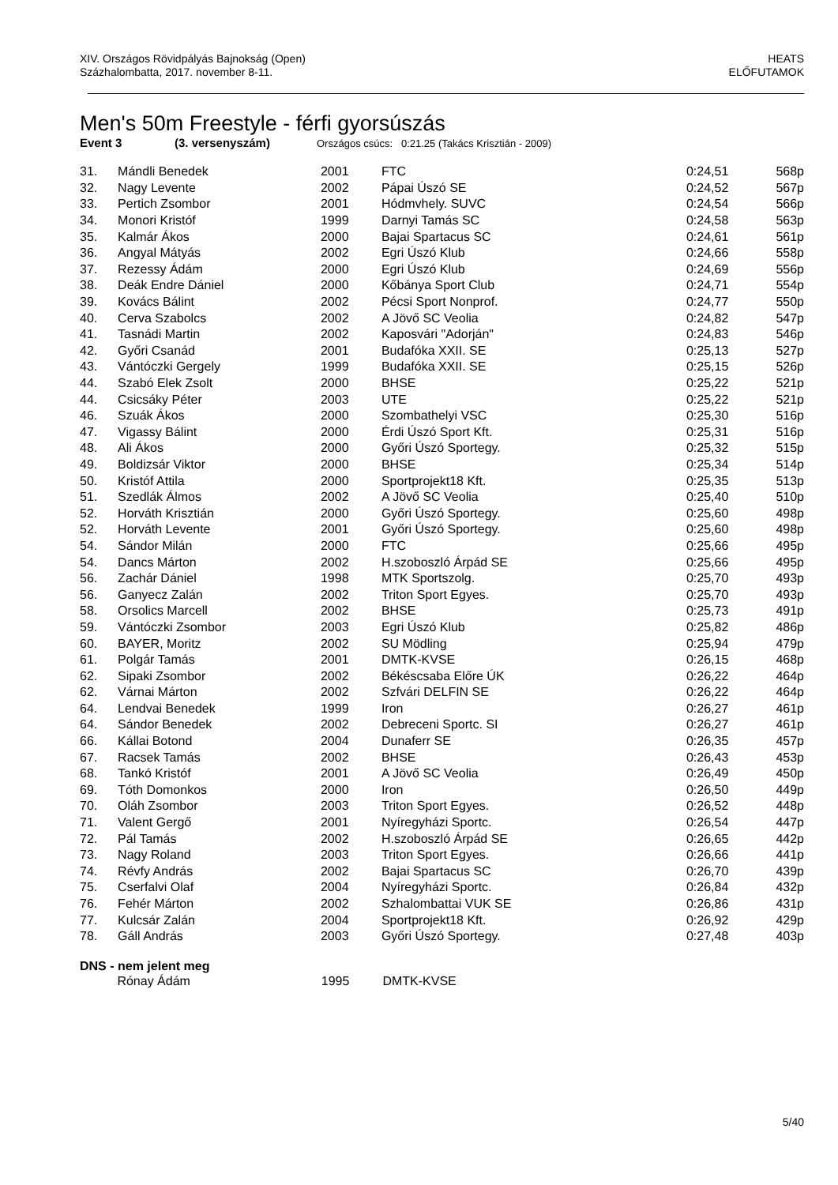XIV. Országos Rövidpályás Bajnokság (Open)
Százhalombatta, 2017. november 8-11.
HEATS
ELŐFUTAMOK
Men's 50m Freestyle - férfi gyorsúszás
Event 3 (3. versenyszám) Országos csúcs: 0:21.25 (Takács Krisztián - 2009)
| 31. | Mándli Benedek | 2001 | FTC | 0:24,51 | 568p |
| 32. | Nagy Levente | 2002 | Pápai Úszó SE | 0:24,52 | 567p |
| 33. | Pertich Zsombor | 2001 | Hódmvhely. SUVC | 0:24,54 | 566p |
| 34. | Monori Kristóf | 1999 | Darnyi Tamás SC | 0:24,58 | 563p |
| 35. | Kalmár Ákos | 2000 | Bajai Spartacus SC | 0:24,61 | 561p |
| 36. | Angyal Mátyás | 2002 | Egri Úszó Klub | 0:24,66 | 558p |
| 37. | Rezessy Ádám | 2000 | Egri Úszó Klub | 0:24,69 | 556p |
| 38. | Deák Endre Dániel | 2000 | Kőbánya Sport Club | 0:24,71 | 554p |
| 39. | Kovács Bálint | 2002 | Pécsi Sport Nonprof. | 0:24,77 | 550p |
| 40. | Cerva Szabolcs | 2002 | A Jövő SC Veolia | 0:24,82 | 547p |
| 41. | Tasnádi Martin | 2002 | Kaposvári "Adorján" | 0:24,83 | 546p |
| 42. | Győri Csanád | 2001 | Budafóka XXII. SE | 0:25,13 | 527p |
| 43. | Vántóczki Gergely | 1999 | Budafóka XXII. SE | 0:25,15 | 526p |
| 44. | Szabó Elek Zsolt | 2000 | BHSE | 0:25,22 | 521p |
| 44. | Csicsáky Péter | 2003 | UTE | 0:25,22 | 521p |
| 46. | Szuák Ákos | 2000 | Szombathelyi VSC | 0:25,30 | 516p |
| 47. | Vigassy Bálint | 2000 | Érdi Úszó Sport Kft. | 0:25,31 | 516p |
| 48. | Ali Ákos | 2000 | Győri Úszó Sportegy. | 0:25,32 | 515p |
| 49. | Boldizsár Viktor | 2000 | BHSE | 0:25,34 | 514p |
| 50. | Kristóf Attila | 2000 | Sportprojekt18 Kft. | 0:25,35 | 513p |
| 51. | Szedlák Álmos | 2002 | A Jövő SC Veolia | 0:25,40 | 510p |
| 52. | Horváth Krisztián | 2000 | Győri Úszó Sportegy. | 0:25,60 | 498p |
| 52. | Horváth Levente | 2001 | Győri Úszó Sportegy. | 0:25,60 | 498p |
| 54. | Sándor Milán | 2000 | FTC | 0:25,66 | 495p |
| 54. | Dancs Márton | 2002 | H.szoboszló Árpád SE | 0:25,66 | 495p |
| 56. | Zachár Dániel | 1998 | MTK Sportszolg. | 0:25,70 | 493p |
| 56. | Ganyecz Zalán | 2002 | Triton Sport Egyes. | 0:25,70 | 493p |
| 58. | Orsolics Marcell | 2002 | BHSE | 0:25,73 | 491p |
| 59. | Vántóczki Zsombor | 2003 | Egri Úszó Klub | 0:25,82 | 486p |
| 60. | BAYER, Moritz | 2002 | SU Mödling | 0:25,94 | 479p |
| 61. | Polgár Tamás | 2001 | DMTK-KVSE | 0:26,15 | 468p |
| 62. | Sipaki Zsombor | 2002 | Békéscsaba Előre ÚK | 0:26,22 | 464p |
| 62. | Várnai Márton | 2002 | Szfvári DELFIN SE | 0:26,22 | 464p |
| 64. | Lendvai Benedek | 1999 | Iron | 0:26,27 | 461p |
| 64. | Sándor Benedek | 2002 | Debreceni Sportc. SI | 0:26,27 | 461p |
| 66. | Kállai Botond | 2004 | Dunaferr SE | 0:26,35 | 457p |
| 67. | Racsek Tamás | 2002 | BHSE | 0:26,43 | 453p |
| 68. | Tankó Kristóf | 2001 | A Jövő SC Veolia | 0:26,49 | 450p |
| 69. | Tóth Domonkos | 2000 | Iron | 0:26,50 | 449p |
| 70. | Oláh Zsombor | 2003 | Triton Sport Egyes. | 0:26,52 | 448p |
| 71. | Valent Gergő | 2001 | Nyíregyházi Sportc. | 0:26,54 | 447p |
| 72. | Pál Tamás | 2002 | H.szoboszló Árpád SE | 0:26,65 | 442p |
| 73. | Nagy Roland | 2003 | Triton Sport Egyes. | 0:26,66 | 441p |
| 74. | Révfy András | 2002 | Bajai Spartacus SC | 0:26,70 | 439p |
| 75. | Cserfalvi Olaf | 2004 | Nyíregyházi Sportc. | 0:26,84 | 432p |
| 76. | Fehér Márton | 2002 | Szhalombattai VUK SE | 0:26,86 | 431p |
| 77. | Kulcsár Zalán | 2004 | Sportprojekt18 Kft. | 0:26,92 | 429p |
| 78. | Gáll András | 2003 | Győri Úszó Sportegy. | 0:27,48 | 403p |
DNS - nem jelent meg
| | Rónay Ádám | 1995 | DMTK-KVSE | | |
5/40